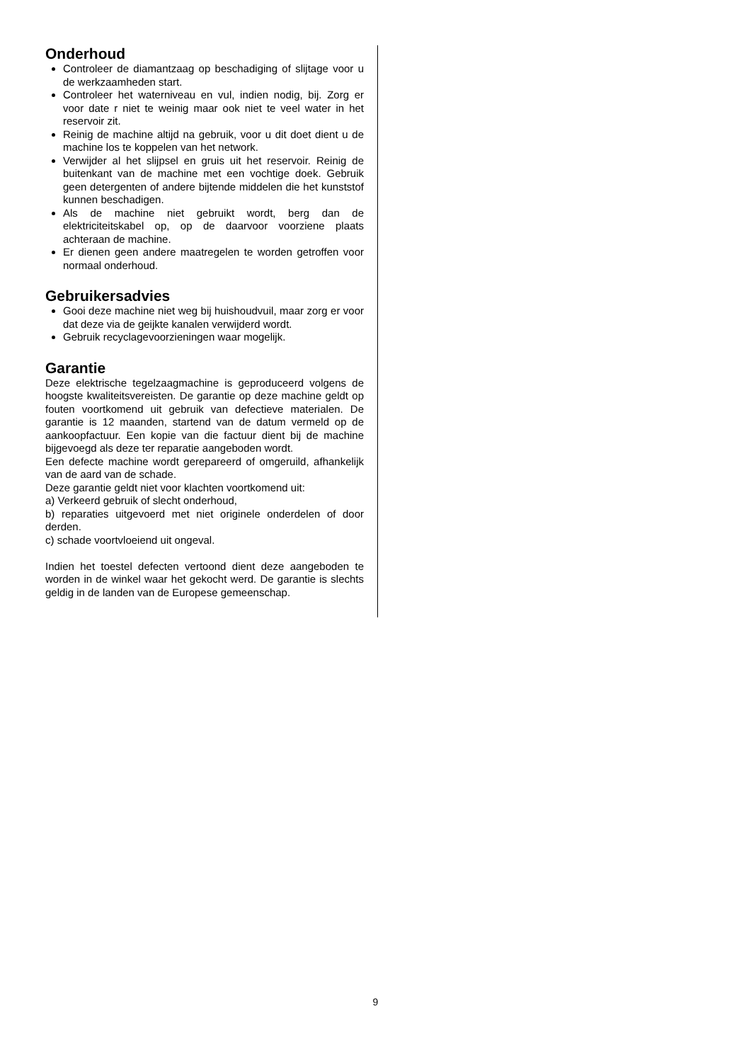Onderhoud
Controleer de diamantzaag op beschadiging of slijtage voor u de werkzaamheden start.
Controleer het waterniveau en vul, indien nodig, bij. Zorg er voor date r niet te weinig maar ook niet te veel water in het reservoir zit.
Reinig de machine altijd na gebruik, voor u dit doet dient u de machine los te koppelen van het network.
Verwijder al het slijpsel en gruis uit het reservoir. Reinig de buitenkant van de machine met een vochtige doek. Gebruik geen detergenten of andere bijtende middelen die het kunststof kunnen beschadigen.
Als de machine niet gebruikt wordt, berg dan de elektriciteitskabel op, op de daarvoor voorziene plaats achteraan de machine.
Er dienen geen andere maatregelen te worden getroffen voor normaal onderhoud.
Gebruikersadvies
Gooi deze machine niet weg bij huishoudvuil, maar zorg er voor dat deze via de geijkte kanalen verwijderd wordt.
Gebruik recyclagevoorzieningen waar mogelijk.
Garantie
Deze elektrische tegelzaagmachine is geproduceerd volgens de hoogste kwaliteitsvereisten. De garantie op deze machine geldt op fouten voortkomend uit gebruik van defectieve materialen. De garantie is 12 maanden, startend van de datum vermeld op de aankoopfactuur. Een kopie van die factuur dient bij de machine bijgevoegd als deze ter reparatie aangeboden wordt.
Een defecte machine wordt gerepareerd of omgeruild, afhankelijk van de aard van de schade.
Deze garantie geldt niet voor klachten voortkomend uit:
a) Verkeerd gebruik of slecht onderhoud,
b) reparaties uitgevoerd met niet originele onderdelen of door derden.
c) schade voortvloeiend uit ongeval.
Indien het toestel defecten vertoond dient deze aangeboden te worden in de winkel waar het gekocht werd. De garantie is slechts geldig in de landen van de Europese gemeenschap.
9